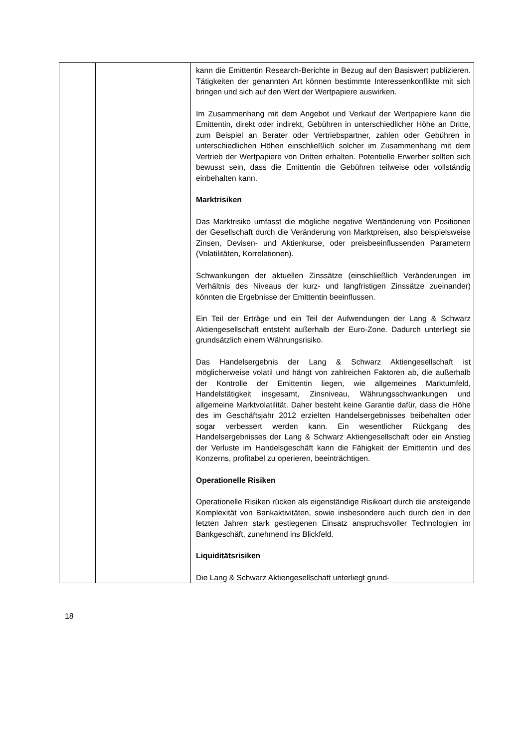| | | kann die Emittentin Research-Berichte in Bezug auf den Basiswert publizieren. Tätigkeiten der genannten Art können bestimmte Interessenkonflikte mit sich bringen und sich auf den Wert der Wertpapiere auswirken. Im Zusammenhang mit dem Angebot und Verkauf der Wertpapiere kann die Emittentin, direkt oder indirekt, Gebühren in unterschiedlicher Höhe an Dritte, zum Beispiel an Berater oder Vertriebspartner, zahlen oder Gebühren in unterschiedlichen Höhen einschließlich solcher im Zusammenhang mit dem Vertrieb der Wertpapiere von Dritten erhalten. Potentielle Erwerber sollten sich bewusst sein, dass die Emittentin die Gebühren teilweise oder vollständig einbehalten kann. Marktrisiken Das Marktrisiko umfasst die mögliche negative Wertänderung von Positionen der Gesellschaft durch die Veränderung von Marktpreisen, also beispielsweise Zinsen, Devisen- und Aktienkurse, oder preisbeeinflussenden Parametern (Volatilitäten, Korrelationen). Schwankungen der aktuellen Zinssätze (einschließlich Veränderungen im Verhältnis des Niveaus der kurz- und langfristigen Zinssätze zueinander) könnten die Ergebnisse der Emittentin beeinflussen. Ein Teil der Erträge und ein Teil der Aufwendungen der Lang & Schwarz Aktiengesellschaft entsteht außerhalb der Euro-Zone. Dadurch unterliegt sie grundsätzlich einem Währungsrisiko. Das Handelsergebnis der Lang & Schwarz Aktiengesellschaft ist möglicherweise volatil und hängt von zahlreichen Faktoren ab, die außerhalb der Kontrolle der Emittentin liegen, wie allgemeines Marktumfeld, Handelstätigkeit insgesamt, Zinsniveau, Währungsschwankungen und allgemeine Marktvolatilität. Daher besteht keine Garantie dafür, dass die Höhe des im Geschäftsjahr 2012 erzielten Handelsergebnisses beibehalten oder sogar verbessert werden kann. Ein wesentlicher Rückgang des Handelsergebnisses der Lang & Schwarz Aktiengesellschaft oder ein Anstieg der Verluste im Handelsgeschäft kann die Fähigkeit der Emittentin und des Konzerns, profitabel zu operieren, beeinträchtigen. Operationelle Risiken Operationelle Risiken rücken als eigenständige Risikoart durch die ansteigende Komplexität von Bankaktivitäten, sowie insbesondere auch durch den in den letzten Jahren stark gestiegenen Einsatz anspruchsvoller Technologien im Bankgeschäft, zunehmend ins Blickfeld. Liquiditätsrisiken Die Lang & Schwarz Aktiengesellschaft unterliegt grund- |
18